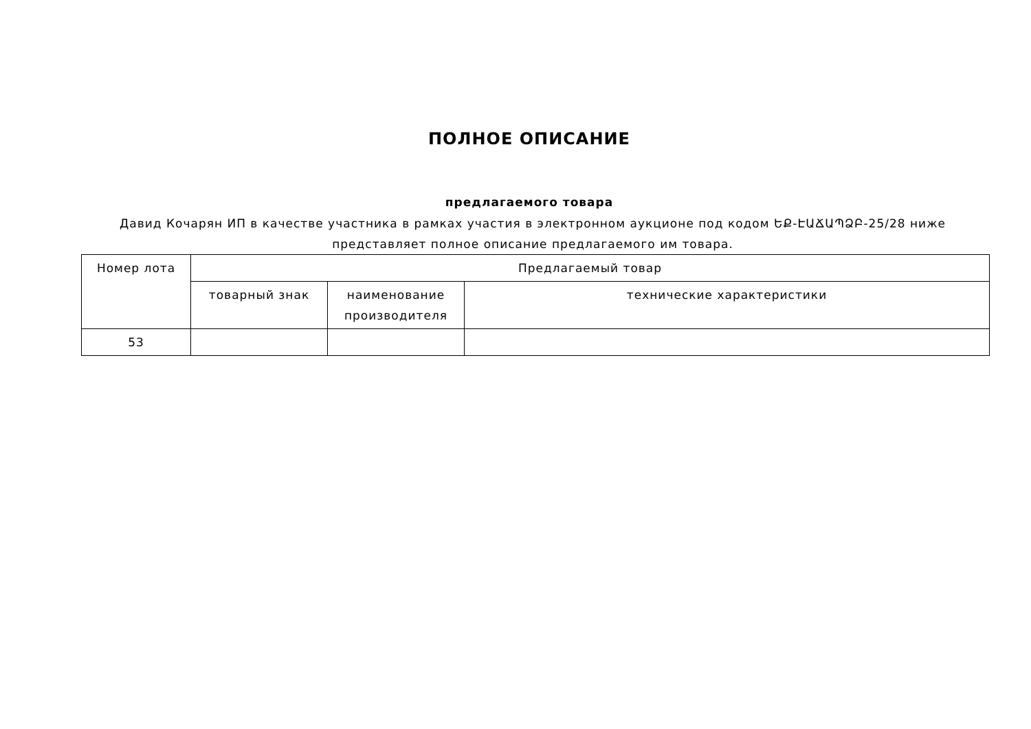ПОЛНОЕ ОПИСАНИЕ
предлагаемого товара
Давид Кочарян ИП в качестве участника в рамках участия в электронном аукционе под кодом ԵՔ-ԷԱՃԱՊՁԲ-25/28 ниже представляет полное описание предлагаемого им товара.
| Номер лота | Предлагаемый товар | | |
| --- | --- | --- | --- |
| | товарный знак | наименование производителя | технические характеристики |
| 53 | | | |